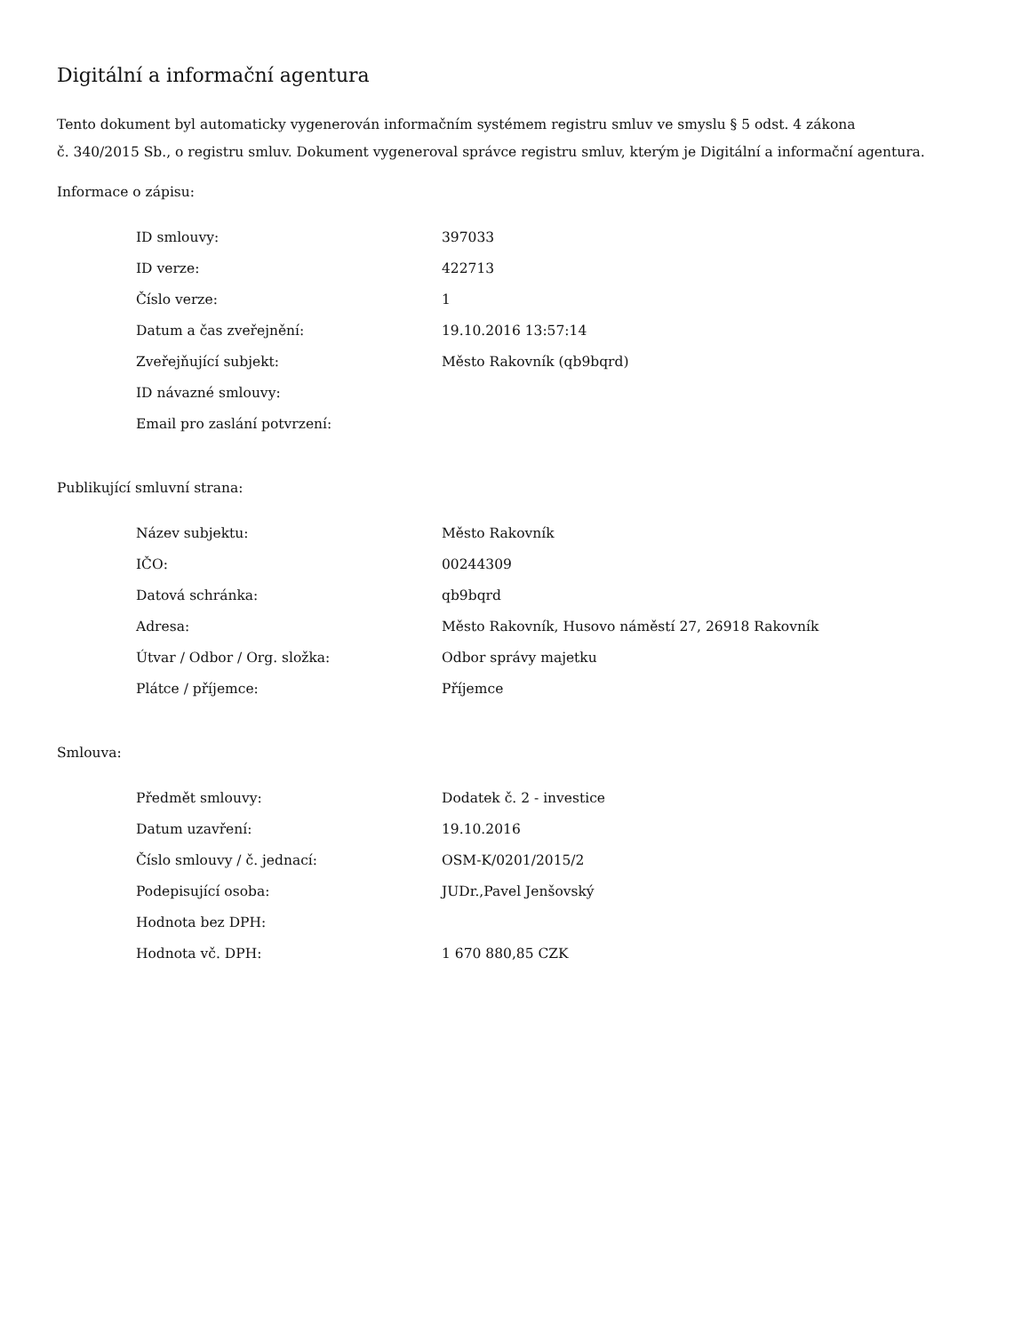Digitální a informační agentura
Tento dokument byl automaticky vygenerován informačním systémem registru smluv ve smyslu § 5 odst. 4 zákona
č. 340/2015 Sb., o registru smluv. Dokument vygeneroval správce registru smluv, kterým je Digitální a informační agentura.
Informace o zápisu:
| ID smlouvy: | 397033 |
| ID verze: | 422713 |
| Číslo verze: | 1 |
| Datum a čas zveřejnění: | 19.10.2016 13:57:14 |
| Zveřejňující subjekt: | Město Rakovník (qb9bqrd) |
| ID návazné smlouvy: | |
| Email pro zaslání potvrzení: | |
Publikující smluvní strana:
| Název subjektu: | Město Rakovník |
| IČO: | 00244309 |
| Datová schránka: | qb9bqrd |
| Adresa: | Město Rakovník, Husovo náměstí 27, 26918 Rakovník |
| Útvar / Odbor / Org. složka: | Odbor správy majetku |
| Plátce / příjemce: | Příjemce |
Smlouva:
| Předmět smlouvy: | Dodatek č. 2 - investice |
| Datum uzavření: | 19.10.2016 |
| Číslo smlouvy / č. jednací: | OSM-K/0201/2015/2 |
| Podepisující osoba: | JUDr.,Pavel Jenšovský |
| Hodnota bez DPH: | |
| Hodnota vč. DPH: | 1 670 880,85 CZK |